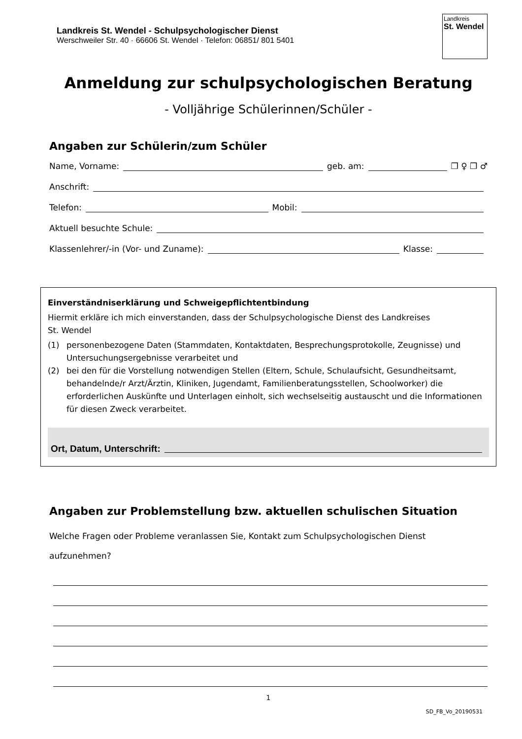Landkreis St. Wendel - Schulpsychologischer Dienst
Werschweiler Str. 40 · 66606 St. Wendel · Telefon: 06851/ 801 5401
Landkreis
St. Wendel
Anmeldung zur schulpsychologischen Beratung
- Volljährige Schülerinnen/Schüler -
Angaben zur Schülerin/zum Schüler
Name, Vorname: geb. am: ❐ ♀ ❐ ♂
Anschrift:
Telefon: Mobil:
Aktuell besuchte Schule:
Klassenlehrer/-in (Vor- und Zuname): Klasse:
Einverständniserklärung und Schweigepflichtentbindung
Hiermit erkläre ich mich einverstanden, dass der Schulpsychologische Dienst des Landkreises
St. Wendel
(1) personenbezogene Daten (Stammdaten, Kontaktdaten, Besprechungsprotokolle, Zeugnisse) und Untersuchungsergebnisse verarbeitet und
(2) bei den für die Vorstellung notwendigen Stellen (Eltern, Schule, Schulaufsicht, Gesundheitsamt, behandelnde/r Arzt/Ärztin, Kliniken, Jugendamt, Familienberatungsstellen, Schoolworker) die erforderlichen Auskünfte und Unterlagen einholt, sich wechselseitig austauscht und die Informationen für diesen Zweck verarbeitet.
Ort, Datum, Unterschrift:
Angaben zur Problemstellung bzw. aktuellen schulischen Situation
Welche Fragen oder Probleme veranlassen Sie, Kontakt zum Schulpsychologischen Dienst
aufzunehmen?
1
SD_FB_Vo_20190531